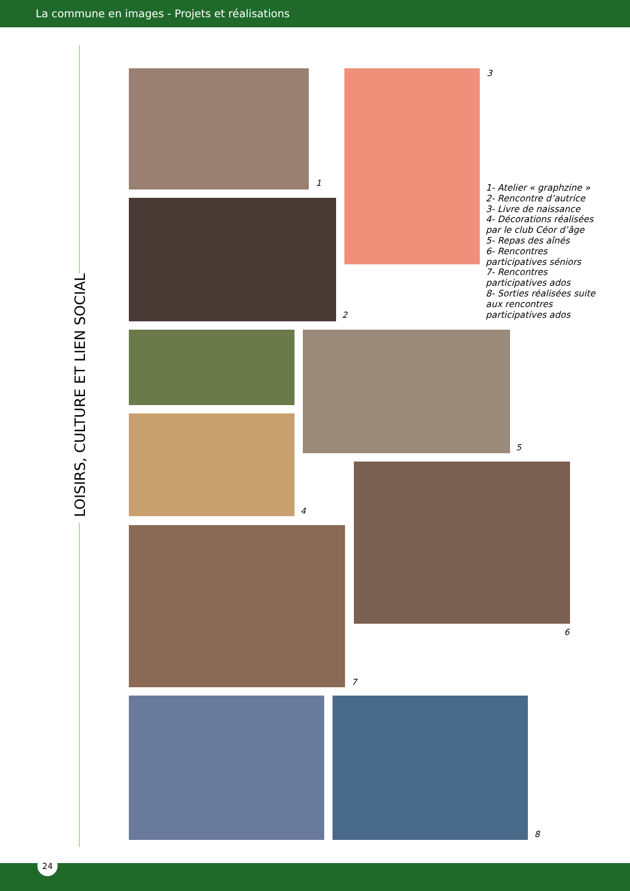La commune en images - Projets et réalisations
LOISIRS, CULTURE ET LIEN SOCIAL
1
3
2
1- Atelier « graphzine »
2- Rencontre d’autrice
3- Livre de naissance
4- Décorations réalisées par le club Céor d’âge
5- Repas des aînés
6- Rencontres participatives séniors
7- Rencontres participatives ados
8- Sorties réalisées suite aux rencontres participatives ados
4
5
6
7
8
24